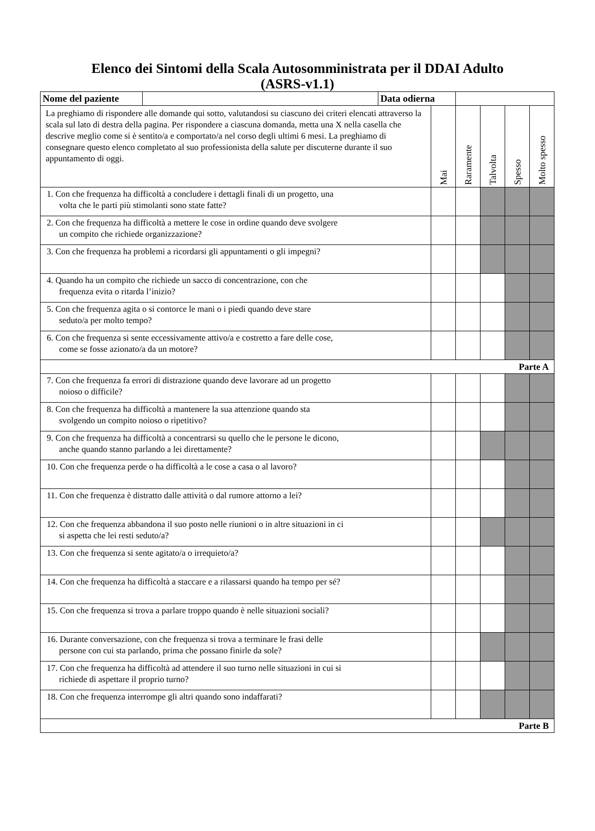Elenco dei Sintomi della Scala Autosomministrata per il DDAI Adulto
(ASRS-v1.1)
| Nome del paziente | | Data odierna | | | | | |
| La preghiamo di rispondere alle domande qui sotto, valutandosi su ciascuno dei criteri elencati attraverso la scala sul lato di destra della pagina. Per rispondere a ciascuna domanda, metta una X nella casella che descrive meglio come si è sentito/a e comportato/a nel corso degli ultimi 6 mesi. La preghiamo di consegnare questo elenco completato al suo professionista della salute per discuterne durante il suo appuntamento di oggi. | | | Mai | Raramente | Talvolta | Spesso | Molto spesso |
| 1. Con che frequenza ha difficoltà a concludere i dettagli finali di un progetto, una volta che le parti più stimolanti sono state fatte? | | | | | | | |
| 2. Con che frequenza ha difficoltà a mettere le cose in ordine quando deve svolgere un compito che richiede organizzazione? | | | | | | | |
| 3. Con che frequenza ha problemi a ricordarsi gli appuntamenti o gli impegni? | | | | | | | |
| 4. Quando ha un compito che richiede un sacco di concentrazione, con che frequenza evita o ritarda l’inizio? | | | | | | | |
| 5. Con che frequenza agita o si contorce le mani o i piedi quando deve stare seduto/a per molto tempo? | | | | | | | |
| 6. Con che frequenza si sente eccessivamente attivo/a e costretto a fare delle cose, come se fosse azionato/a da un motore? | | | | | | | |
| Parte A | | | | | | | |
| 7. Con che frequenza fa errori di distrazione quando deve lavorare ad un progetto noioso o difficile? | | | | | | | |
| 8. Con che frequenza ha difficoltà a mantenere la sua attenzione quando sta svolgendo un compito noioso o ripetitivo? | | | | | | | |
| 9. Con che frequenza ha difficoltà a concentrarsi su quello che le persone le dicono, anche quando stanno parlando a lei direttamente? | | | | | | | |
| 10. Con che frequenza perde o ha difficoltà a le cose a casa o al lavoro? | | | | | | | |
| 11. Con che frequenza è distratto dalle attività o dal rumore attorno a lei? | | | | | | | |
| 12. Con che frequenza abbandona il suo posto nelle riunioni o in altre situazioni in ci si aspetta che lei resti seduto/a? | | | | | | | |
| 13. Con che frequenza si sente agitato/a o irrequieto/a? | | | | | | | |
| 14. Con che frequenza ha difficoltà a staccare e a rilassarsi quando ha tempo per sé? | | | | | | | |
| 15. Con che frequenza si trova a parlare troppo quando è nelle situazioni sociali? | | | | | | | |
| 16. Durante conversazione, con che frequenza si trova a terminare le frasi delle persone con cui sta parlando, prima che possano finirle da sole? | | | | | | | |
| 17. Con che frequenza ha difficoltà ad attendere il suo turno nelle situazioni in cui si richiede di aspettare il proprio turno? | | | | | | | |
| 18. Con che frequenza interrompe gli altri quando sono indaffarati? | | | | | | | |
| Parte B | | | | | | | |